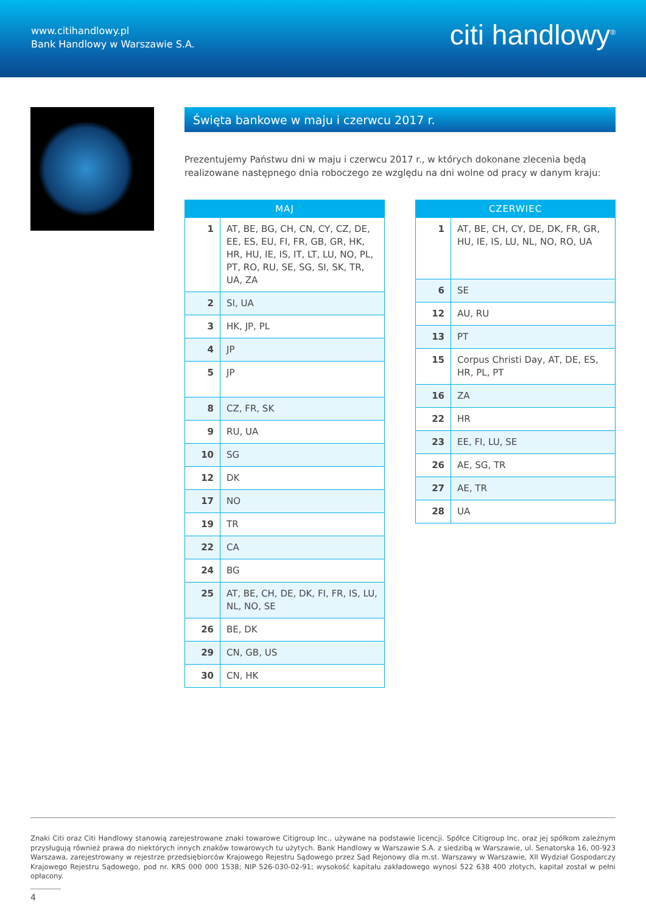www.citihandlowy.pl
Bank Handlowy w Warszawie S.A.
citi handlowy<sup>®</sup>
Święta bankowe w maju i czerwcu 2017 r.
Prezentujemy Państwu dni w maju i czerwcu 2017 r., w których dokonane zlecenia będą realizowane następnego dnia roboczego ze względu na dni wolne od pracy w danym kraju:
| MAJ | |
| --- | --- |
| 1 | AT, BE, BG, CH, CN, CY, CZ, DE, EE, ES, EU, FI, FR, GB, GR, HK, HR, HU, IE, IS, IT, LT, LU, NO, PL, PT, RO, RU, SE, SG, SI, SK, TR, UA, ZA |
| 2 | SI, UA |
| 3 | HK, JP, PL |
| 4 | JP |
| 5 | JP |
| 8 | CZ, FR, SK |
| 9 | RU, UA |
| 10 | SG |
| 12 | DK |
| 17 | NO |
| 19 | TR |
| 22 | CA |
| 24 | BG |
| 25 | AT, BE, CH, DE, DK, FI, FR, IS, LU, NL, NO, SE |
| 26 | BE, DK |
| 29 | CN, GB, US |
| 30 | CN, HK |
| CZERWIEC | |
| --- | --- |
| 1 | AT, BE, CH, CY, DE, DK, FR, GR, HU, IE, IS, LU, NL, NO, RO, UA |
| 6 | SE |
| 12 | AU, RU |
| 13 | PT |
| 15 | Corpus Christi Day, AT, DE, ES, HR, PL, PT |
| 16 | ZA |
| 22 | HR |
| 23 | EE, FI, LU, SE |
| 26 | AE, SG, TR |
| 27 | AE, TR |
| 28 | UA |
Znaki Citi oraz Citi Handlowy stanowią zarejestrowane znaki towarowe Citigroup Inc., używane na podstawie licencji. Spółce Citigroup Inc. oraz jej spółkom zależnym przysługują również prawa do niektórych innych znaków towarowych tu użytych. Bank Handlowy w Warszawie S.A. z siedzibą w Warszawie, ul. Senatorska 16, 00-923 Warszawa, zarejestrowany w rejestrze przedsiębiorców Krajowego Rejestru Sądowego przez Sąd Rejonowy dla m.st. Warszawy w Warszawie, XII Wydział Gospodarczy Krajowego Rejestru Sądowego, pod nr. KRS 000 000 1538; NIP 526-030-02-91; wysokość kapitału zakładowego wynosi 522 638 400 złotych, kapitał został w pełni opłacony.
4